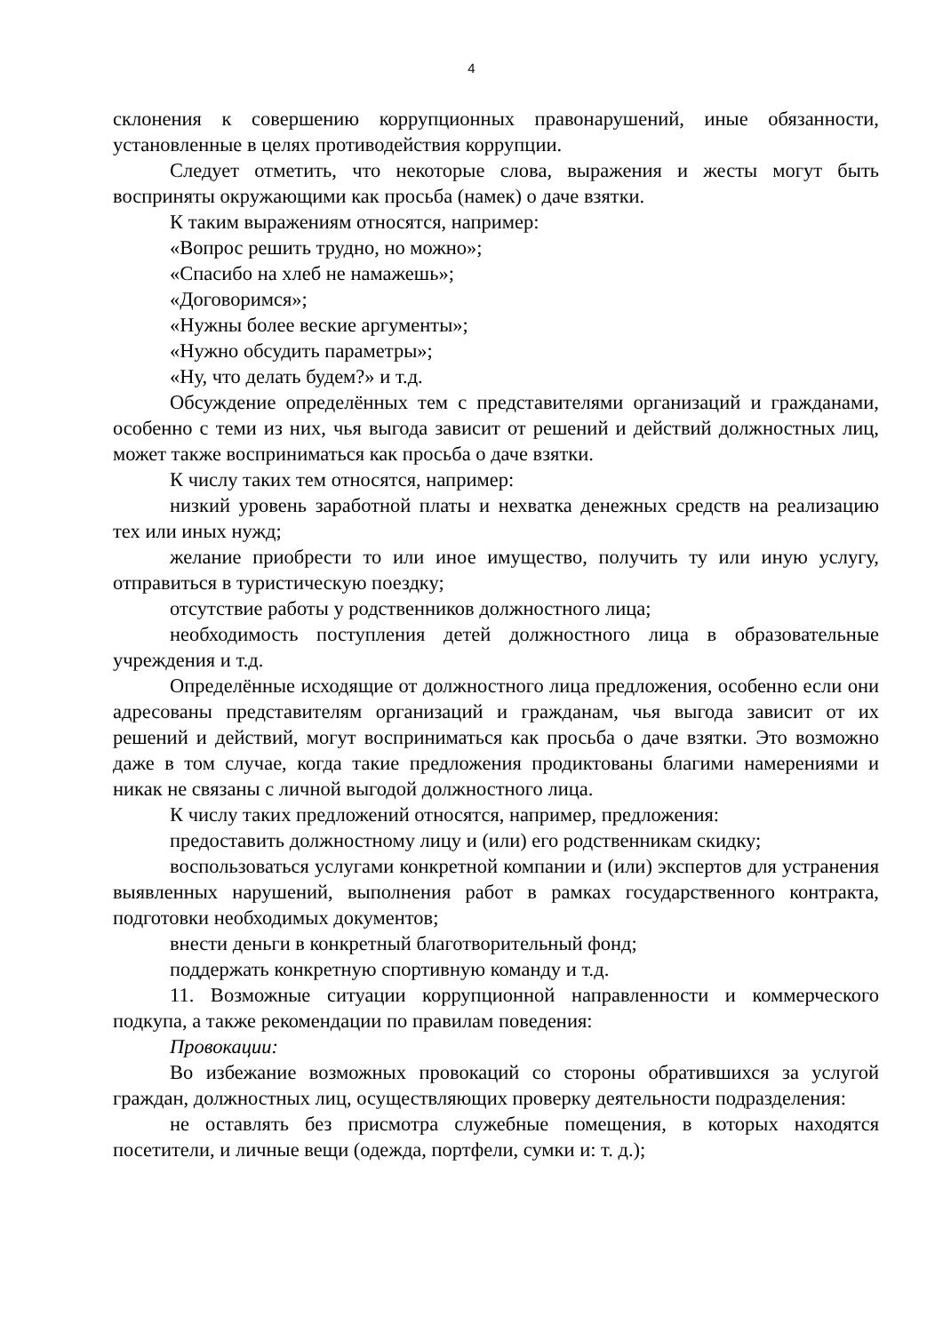4
склонения к совершению коррупционных правонарушений, иные обязанности, установленные в целях противодействия коррупции.
Следует отметить, что некоторые слова, выражения и жесты могут быть восприняты окружающими как просьба (намек) о даче взятки.
К таким выражениям относятся, например:
«Вопрос решить трудно, но можно»;
«Спасибо на хлеб не намажешь»;
«Договоримся»;
«Нужны более веские аргументы»;
«Нужно обсудить параметры»;
«Ну, что делать будем?» и т.д.
Обсуждение определённых тем с представителями организаций и гражданами, особенно с теми из них, чья выгода зависит от решений и действий должностных лиц, может также восприниматься как просьба о даче взятки.
К числу таких тем относятся, например:
низкий уровень заработной платы и нехватка денежных средств на реализацию тех или иных нужд;
желание приобрести то или иное имущество, получить ту или иную услугу, отправиться в туристическую поездку;
отсутствие работы у родственников должностного лица;
необходимость поступления детей должностного лица в образовательные учреждения и т.д.
Определённые исходящие от должностного лица предложения, особенно если они адресованы представителям организаций и гражданам, чья выгода зависит от их решений и действий, могут восприниматься как просьба о даче взятки. Это возможно даже в том случае, когда такие предложения продиктованы благими намерениями и никак не связаны с личной выгодой должностного лица.
К числу таких предложений относятся, например, предложения:
предоставить должностному лицу и (или) его родственникам скидку;
воспользоваться услугами конкретной компании и (или) экспертов для устранения выявленных нарушений, выполнения работ в рамках государственного контракта, подготовки необходимых документов;
внести деньги в конкретный благотворительный фонд;
поддержать конкретную спортивную команду и т.д.
11. Возможные ситуации коррупционной направленности и коммерческого подкупа, а также рекомендации по правилам поведения:
Провокации:
Во избежание возможных провокаций со стороны обратившихся за услугой граждан, должностных лиц, осуществляющих проверку деятельности подразделения:
не оставлять без присмотра служебные помещения, в которых находятся посетители, и личные вещи (одежда, портфели, сумки и: т. д.);